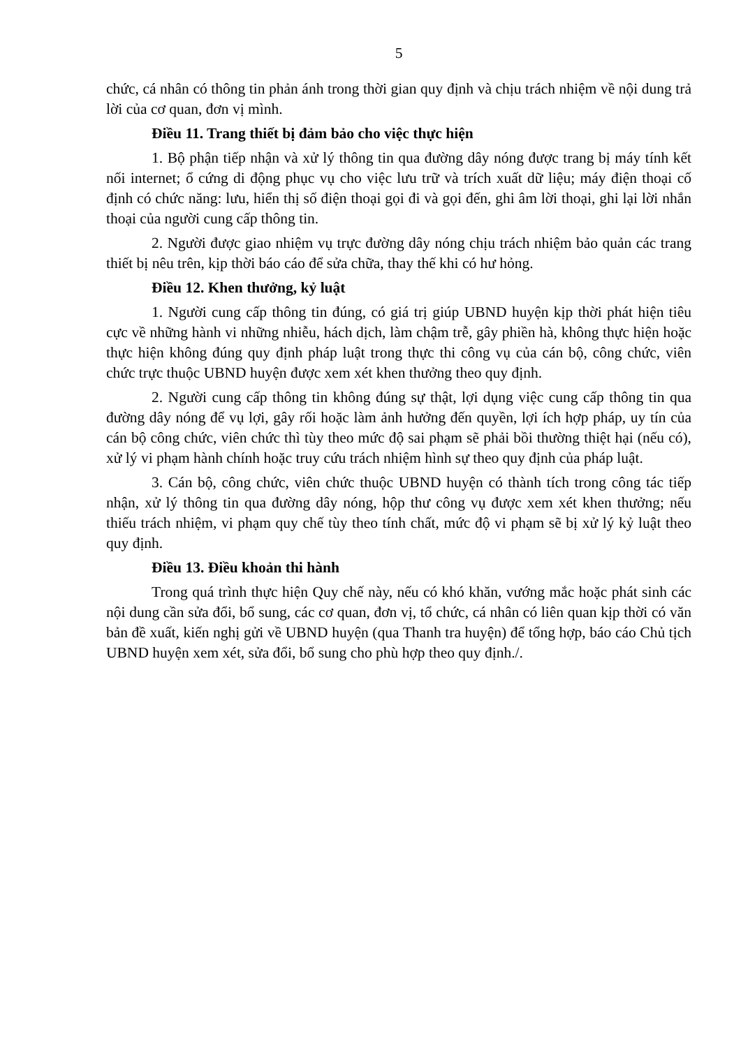5
chức, cá nhân có thông tin phản ánh trong thời gian quy định và chịu trách nhiệm về nội dung trả lời của cơ quan, đơn vị mình.
Điều 11. Trang thiết bị đảm bảo cho việc thực hiện
1. Bộ phận tiếp nhận và xử lý thông tin qua đường dây nóng được trang bị máy tính kết nối internet; ổ cứng di động phục vụ cho việc lưu trữ và trích xuất dữ liệu; máy điện thoại cố định có chức năng: lưu, hiển thị số điện thoại gọi đi và gọi đến, ghi âm lời thoại, ghi lại lời nhắn thoại của người cung cấp thông tin.
2. Người được giao nhiệm vụ trực đường dây nóng chịu trách nhiệm bảo quản các trang thiết bị nêu trên, kịp thời báo cáo để sửa chữa, thay thế khi có hư hỏng.
Điều 12. Khen thưởng, kỷ luật
1. Người cung cấp thông tin đúng, có giá trị giúp UBND huyện kịp thời phát hiện tiêu cực về những hành vi những nhiễu, hách dịch, làm chậm trễ, gây phiền hà, không thực hiện hoặc thực hiện không đúng quy định pháp luật trong thực thi công vụ của cán bộ, công chức, viên chức trực thuộc UBND huyện được xem xét khen thưởng theo quy định.
2. Người cung cấp thông tin không đúng sự thật, lợi dụng việc cung cấp thông tin qua đường dây nóng để vụ lợi, gây rối hoặc làm ảnh hưởng đến quyền, lợi ích hợp pháp, uy tín của cán bộ công chức, viên chức thì tùy theo mức độ sai phạm sẽ phải bồi thường thiệt hại (nếu có), xử lý vi phạm hành chính hoặc truy cứu trách nhiệm hình sự theo quy định của pháp luật.
3. Cán bộ, công chức, viên chức thuộc UBND huyện có thành tích trong công tác tiếp nhận, xử lý thông tin qua đường dây nóng, hộp thư công vụ được xem xét khen thưởng; nếu thiếu trách nhiệm, vi phạm quy chế tùy theo tính chất, mức độ vi phạm sẽ bị xử lý kỷ luật theo quy định.
Điều 13. Điều khoản thi hành
Trong quá trình thực hiện Quy chế này, nếu có khó khăn, vướng mắc hoặc phát sinh các nội dung cần sửa đổi, bổ sung, các cơ quan, đơn vị, tổ chức, cá nhân có liên quan kịp thời có văn bản đề xuất, kiến nghị gửi về UBND huyện (qua Thanh tra huyện) để tổng hợp, báo cáo Chủ tịch UBND huyện xem xét, sửa đổi, bổ sung cho phù hợp theo quy định./.